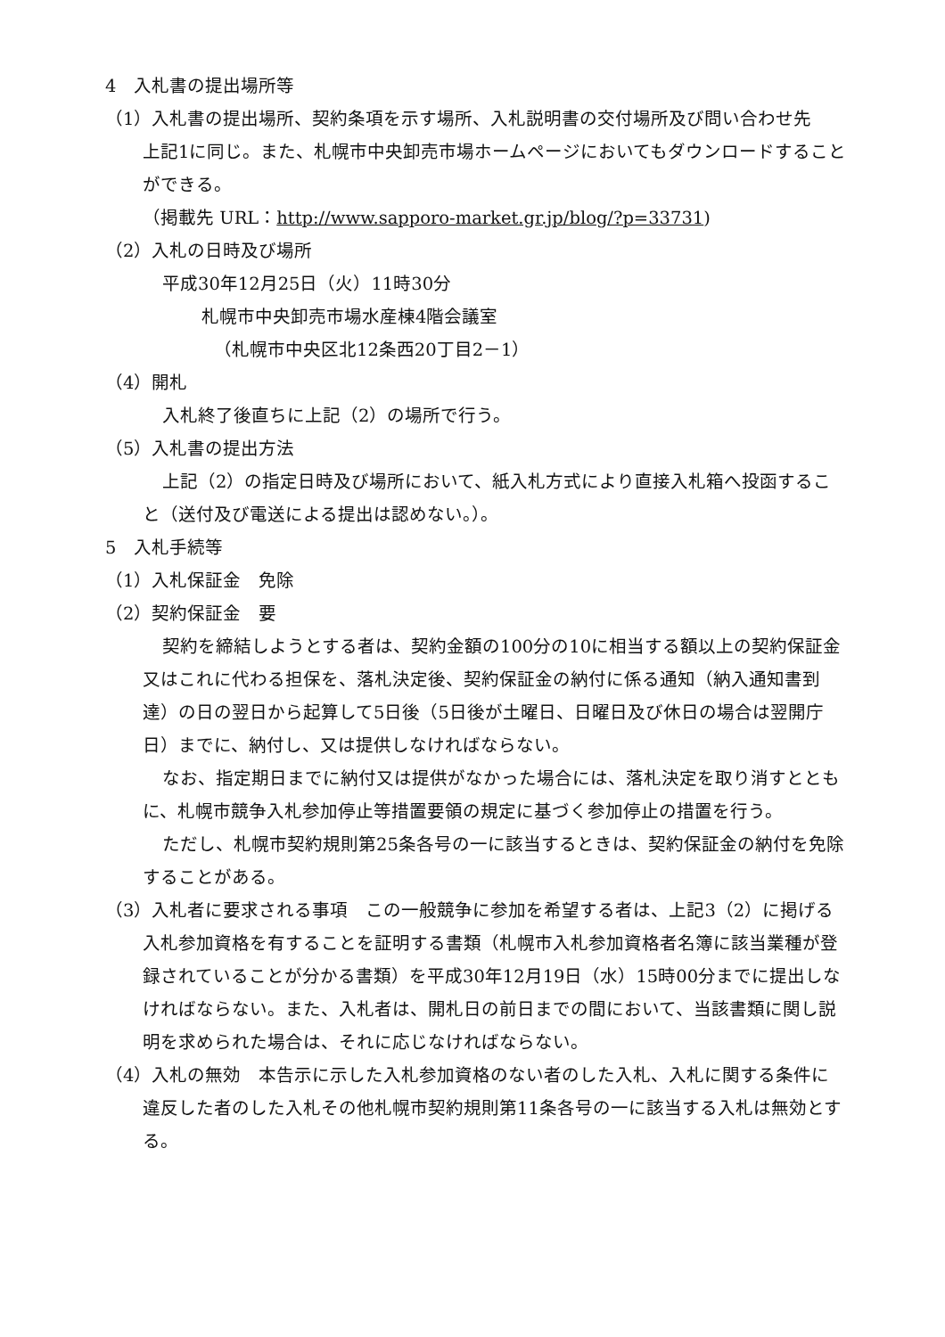4　入札書の提出場所等
（1）入札書の提出場所、契約条項を示す場所、入札説明書の交付場所及び問い合わせ先　上記1に同じ。また、札幌市中央卸売市場ホームページにおいてもダウンロードすることができる。
（掲載先 URL：http://www.sapporo-market.gr.jp/blog/?p=33731)
（2）入札の日時及び場所
平成30年12月25日（火）11時30分
札幌市中央卸売市場水産棟4階会議室
（札幌市中央区北12条西20丁目2－1）
（4）開札
入札終了後直ちに上記（2）の場所で行う。
（5）入札書の提出方法
上記（2）の指定日時及び場所において、紙入札方式により直接入札箱へ投函すること（送付及び電送による提出は認めない。）。
5　入札手続等
（1）入札保証金　免除
（2）契約保証金　要
契約を締結しようとする者は、契約金額の100分の10に相当する額以上の契約保証金又はこれに代わる担保を、落札決定後、契約保証金の納付に係る通知（納入通知書到達）の日の翌日から起算して5日後（5日後が土曜日、日曜日及び休日の場合は翌開庁日）までに、納付し、又は提供しなければならない。
なお、指定期日までに納付又は提供がなかった場合には、落札決定を取り消すとともに、札幌市競争入札参加停止等措置要領の規定に基づく参加停止の措置を行う。
ただし、札幌市契約規則第25条各号の一に該当するときは、契約保証金の納付を免除することがある。
（3）入札者に要求される事項　この一般競争に参加を希望する者は、上記3（2）に掲げる入札参加資格を有することを証明する書類（札幌市入札参加資格者名簿に該当業種が登録されていることが分かる書類）を平成30年12月19日（水）15時00分までに提出しなければならない。また、入札者は、開札日の前日までの間において、当該書類に関し説明を求められた場合は、それに応じなければならない。
（4）入札の無効　本告示に示した入札参加資格のない者のした入札、入札に関する条件に違反した者のした入札その他札幌市契約規則第11条各号の一に該当する入札は無効とする。